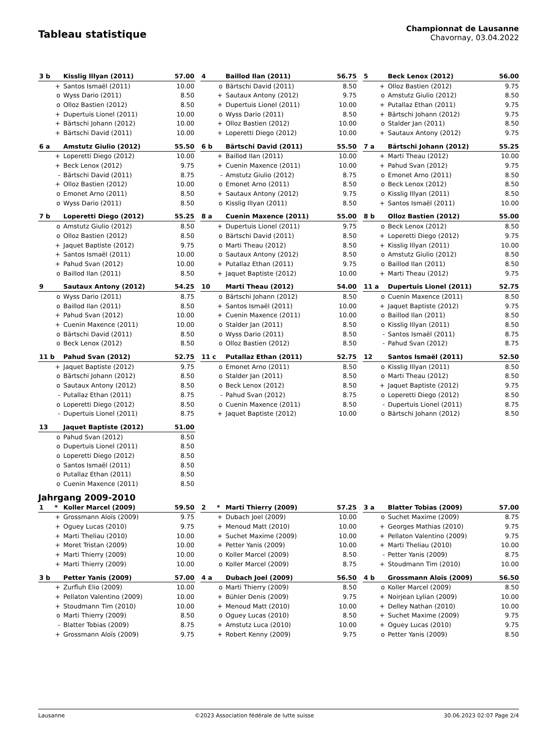Tableau statistique
Championnat de Lausanne
Chavornay, 03.04.2022
| 3 b | Kisslig Illyan (2011) | 57.00 |
| --- | --- | --- |
| + | Santos Ismaël (2011) | 10.00 |
| o | Wyss Dario (2011) | 8.50 |
| o | Olloz Bastien (2012) | 8.50 |
| + | Dupertuis Lionel (2011) | 10.00 |
| + | Bärtschi Johann (2012) | 10.00 |
| + | Bärtschi David (2011) | 10.00 |
| 4 | Baillod Ilan (2011) | 56.75 |
| --- | --- | --- |
| o | Bärtschi David (2011) | 8.50 |
| + | Sautaux Antony (2012) | 9.75 |
| + | Dupertuis Lionel (2011) | 10.00 |
| o | Wyss Dario (2011) | 8.50 |
| + | Olloz Bastien (2012) | 10.00 |
| + | Loperetti Diego (2012) | 10.00 |
| 5 | Beck Lenox (2012) | 56.00 |
| --- | --- | --- |
| + | Olloz Bastien (2012) | 9.75 |
| o | Amstutz Giulio (2012) | 8.50 |
| + | Putallaz Ethan (2011) | 9.75 |
| + | Bärtschi Johann (2012) | 9.75 |
| o | Stalder Jan (2011) | 8.50 |
| + | Sautaux Antony (2012) | 9.75 |
| 6 a | Amstutz Giulio (2012) | 55.50 |
| --- | --- | --- |
| + | Loperetti Diego (2012) | 10.00 |
| + | Beck Lenox (2012) | 9.75 |
| - | Bärtschi David (2011) | 8.75 |
| + | Olloz Bastien (2012) | 10.00 |
| o | Emonet Arno (2011) | 8.50 |
| o | Wyss Dario (2011) | 8.50 |
| 6 b | Bärtschi David (2011) | 55.50 |
| --- | --- | --- |
| + | Baillod Ilan (2011) | 10.00 |
| + | Cuenin Maxence (2011) | 10.00 |
| - | Amstutz Giulio (2012) | 8.75 |
| o | Emonet Arno (2011) | 8.50 |
| + | Sautaux Antony (2012) | 9.75 |
| o | Kisslig Illyan (2011) | 8.50 |
| 7 a | Bärtschi Johann (2012) | 55.25 |
| --- | --- | --- |
| + | Marti Theau (2012) | 10.00 |
| + | Pahud Svan (2012) | 9.75 |
| o | Emonet Arno (2011) | 8.50 |
| o | Beck Lenox (2012) | 8.50 |
| o | Kisslig Illyan (2011) | 8.50 |
| + | Santos Ismaël (2011) | 10.00 |
| 7 b | Loperetti Diego (2012) | 55.25 |
| --- | --- | --- |
| o | Amstutz Giulio (2012) | 8.50 |
| o | Olloz Bastien (2012) | 8.50 |
| + | Jaquet Baptiste (2012) | 9.75 |
| + | Santos Ismaël (2011) | 10.00 |
| + | Pahud Svan (2012) | 10.00 |
| o | Baillod Ilan (2011) | 8.50 |
| 8 a | Cuenin Maxence (2011) | 55.00 |
| --- | --- | --- |
| + | Dupertuis Lionel (2011) | 9.75 |
| o | Bärtschi David (2011) | 8.50 |
| o | Marti Theau (2012) | 8.50 |
| o | Sautaux Antony (2012) | 8.50 |
| + | Putallaz Ethan (2011) | 9.75 |
| + | Jaquet Baptiste (2012) | 10.00 |
| 8 b | Olloz Bastien (2012) | 55.00 |
| --- | --- | --- |
| o | Beck Lenox (2012) | 8.50 |
| + | Loperetti Diego (2012) | 9.75 |
| + | Kisslig Illyan (2011) | 10.00 |
| o | Amstutz Giulio (2012) | 8.50 |
| o | Baillod Ilan (2011) | 8.50 |
| + | Marti Theau (2012) | 9.75 |
| 9 | Sautaux Antony (2012) | 54.25 |
| --- | --- | --- |
| o | Wyss Dario (2011) | 8.75 |
| o | Baillod Ilan (2011) | 8.50 |
| + | Pahud Svan (2012) | 10.00 |
| + | Cuenin Maxence (2011) | 10.00 |
| o | Bärtschi David (2011) | 8.50 |
| o | Beck Lenox (2012) | 8.50 |
| 10 | Marti Theau (2012) | 54.00 |
| --- | --- | --- |
| o | Bärtschi Johann (2012) | 8.50 |
| + | Santos Ismaël (2011) | 10.00 |
| + | Cuenin Maxence (2011) | 10.00 |
| o | Stalder Jan (2011) | 8.50 |
| o | Wyss Dario (2011) | 8.50 |
| o | Olloz Bastien (2012) | 8.50 |
| 11 a | Dupertuis Lionel (2011) | 52.75 |
| --- | --- | --- |
| o | Cuenin Maxence (2011) | 8.50 |
| + | Jaquet Baptiste (2012) | 9.75 |
| o | Baillod Ilan (2011) | 8.50 |
| o | Kisslig Illyan (2011) | 8.50 |
| - | Santos Ismaël (2011) | 8.75 |
| - | Pahud Svan (2012) | 8.75 |
| 11 b | Pahud Svan (2012) | 52.75 |
| --- | --- | --- |
| + | Jaquet Baptiste (2012) | 9.75 |
| o | Bärtschi Johann (2012) | 8.50 |
| o | Sautaux Antony (2012) | 8.50 |
| - | Putallaz Ethan (2011) | 8.75 |
| o | Loperetti Diego (2012) | 8.50 |
| - | Dupertuis Lionel (2011) | 8.75 |
| 11 c | Putallaz Ethan (2011) | 52.75 |
| --- | --- | --- |
| o | Emonet Arno (2011) | 8.50 |
| o | Stalder Jan (2011) | 8.50 |
| o | Beck Lenox (2012) | 8.50 |
| - | Pahud Svan (2012) | 8.75 |
| o | Cuenin Maxence (2011) | 8.50 |
| + | Jaquet Baptiste (2012) | 10.00 |
| 12 | Santos Ismaël (2011) | 52.50 |
| --- | --- | --- |
| o | Kisslig Illyan (2011) | 8.50 |
| o | Marti Theau (2012) | 8.50 |
| + | Jaquet Baptiste (2012) | 9.75 |
| o | Loperetti Diego (2012) | 8.50 |
| - | Dupertuis Lionel (2011) | 8.75 |
| o | Bärtschi Johann (2012) | 8.50 |
| 13 | Jaquet Baptiste (2012) | 51.00 |
| --- | --- | --- |
| o | Pahud Svan (2012) | 8.50 |
| o | Dupertuis Lionel (2011) | 8.50 |
| o | Loperetti Diego (2012) | 8.50 |
| o | Santos Ismaël (2011) | 8.50 |
| o | Putallaz Ethan (2011) | 8.50 |
| o | Cuenin Maxence (2011) | 8.50 |
Jahrgang 2009-2010
| 1 * | Koller Marcel (2009) | 59.50 |
| --- | --- | --- |
| + | Grossmann Aloïs (2009) | 9.75 |
| + | Oguey Lucas (2010) | 9.75 |
| + | Marti Theliau (2010) | 10.00 |
| + | Moret Tristan (2009) | 10.00 |
| + | Marti Thierry (2009) | 10.00 |
| + | Marti Thierry (2009) | 10.00 |
| 2 * | Marti Thierry (2009) | 57.25 |
| --- | --- | --- |
| + | Dubach Joel (2009) | 10.00 |
| + | Menoud Matt (2010) | 10.00 |
| + | Suchet Maxime (2009) | 10.00 |
| + | Petter Yanis (2009) | 10.00 |
| o | Koller Marcel (2009) | 8.50 |
| o | Koller Marcel (2009) | 8.75 |
| 3 a | Blatter Tobias (2009) | 57.00 |
| --- | --- | --- |
| o | Suchet Maxime (2009) | 8.75 |
| + | Georges Mathias (2010) | 9.75 |
| + | Pellaton Valentino (2009) | 9.75 |
| + | Marti Theliau (2010) | 10.00 |
| - | Petter Yanis (2009) | 8.75 |
| + | Stoudmann Tim (2010) | 10.00 |
| 3 b | Petter Yanis (2009) | 57.00 |
| --- | --- | --- |
| + | Zurfluh Elio (2009) | 10.00 |
| + | Pellaton Valentino (2009) | 10.00 |
| + | Stoudmann Tim (2010) | 10.00 |
| o | Marti Thierry (2009) | 8.50 |
| - | Blatter Tobias (2009) | 8.75 |
| + | Grossmann Aloïs (2009) | 9.75 |
| 4 a | Dubach Joel (2009) | 56.50 |
| --- | --- | --- |
| o | Marti Thierry (2009) | 8.50 |
| + | Bühler Denis (2009) | 9.75 |
| + | Menoud Matt (2010) | 10.00 |
| o | Oguey Lucas (2010) | 8.50 |
| + | Amstutz Luca (2010) | 10.00 |
| + | Robert Kenny (2009) | 9.75 |
| 4 b | Grossmann Aloïs (2009) | 56.50 |
| --- | --- | --- |
| o | Koller Marcel (2009) | 8.50 |
| + | Noirjean Lylian (2009) | 10.00 |
| + | Delley Nathan (2010) | 10.00 |
| + | Suchet Maxime (2009) | 9.75 |
| + | Oguey Lucas (2010) | 9.75 |
| o | Petter Yanis (2009) | 8.50 |
Lausanne ©2023 Association fédérale de lutte suisse 30.06.2023 02:07 Page 2/4